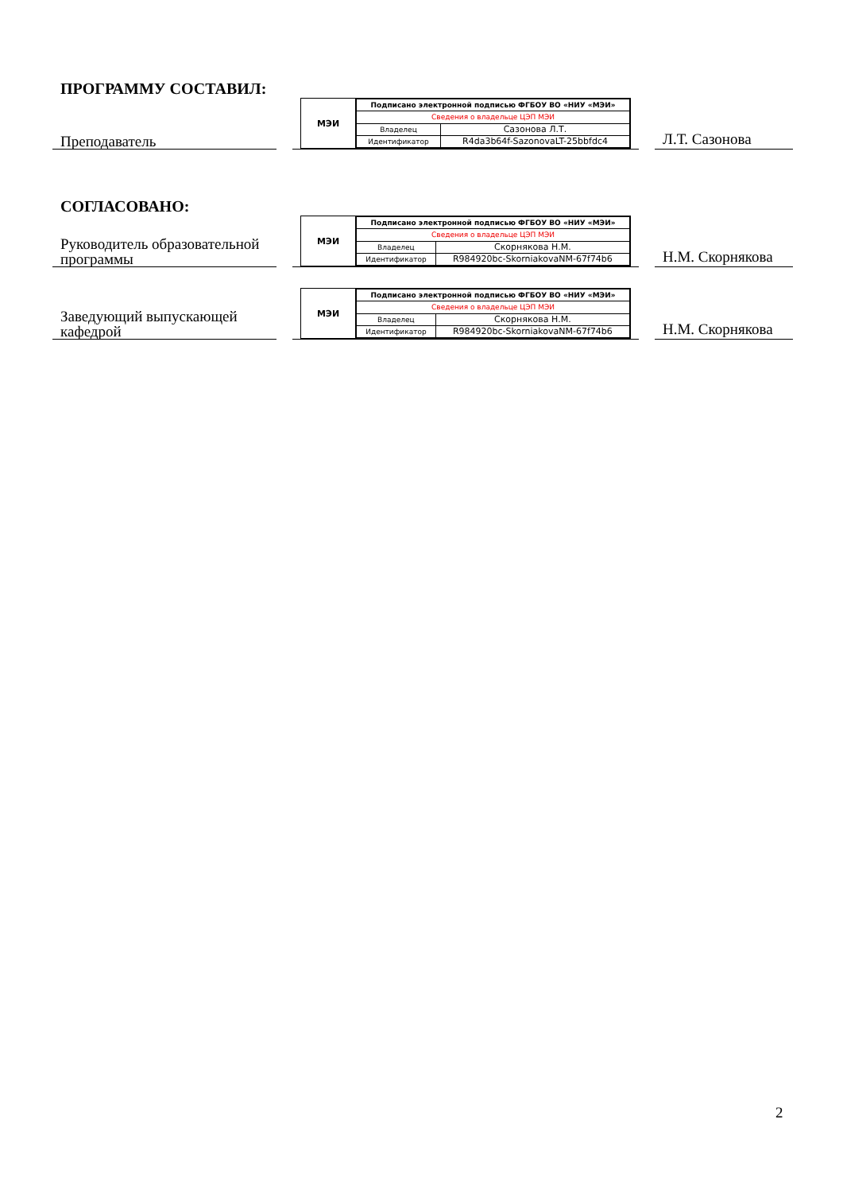ПРОГРАММУ СОСТАВИЛ:
Преподаватель
МЭИ
| Подписано электронной подписью ФГБОУ ВО «НИУ «МЭИ» | |
| Сведения о владельце ЦЭП МЭИ | |
| Владелец | Сазонова Л.Т. |
| Идентификатор | R4da3b64f-SazonovaLT-25bbfdc4 |
Л.Т. Сазонова
СОГЛАСОВАНО:
Руководитель образовательной программы
МЭИ
| Подписано электронной подписью ФГБОУ ВО «НИУ «МЭИ» | |
| Сведения о владельце ЦЭП МЭИ | |
| Владелец | Скорнякова Н.М. |
| Идентификатор | R984920bc-SkorniakovaNM-67f74b6 |
Н.М. Скорнякова
Заведующий выпускающей кафедрой
МЭИ
| Подписано электронной подписью ФГБОУ ВО «НИУ «МЭИ» | |
| Сведения о владельце ЦЭП МЭИ | |
| Владелец | Скорнякова Н.М. |
| Идентификатор | R984920bc-SkorniakovaNM-67f74b6 |
Н.М. Скорнякова
2